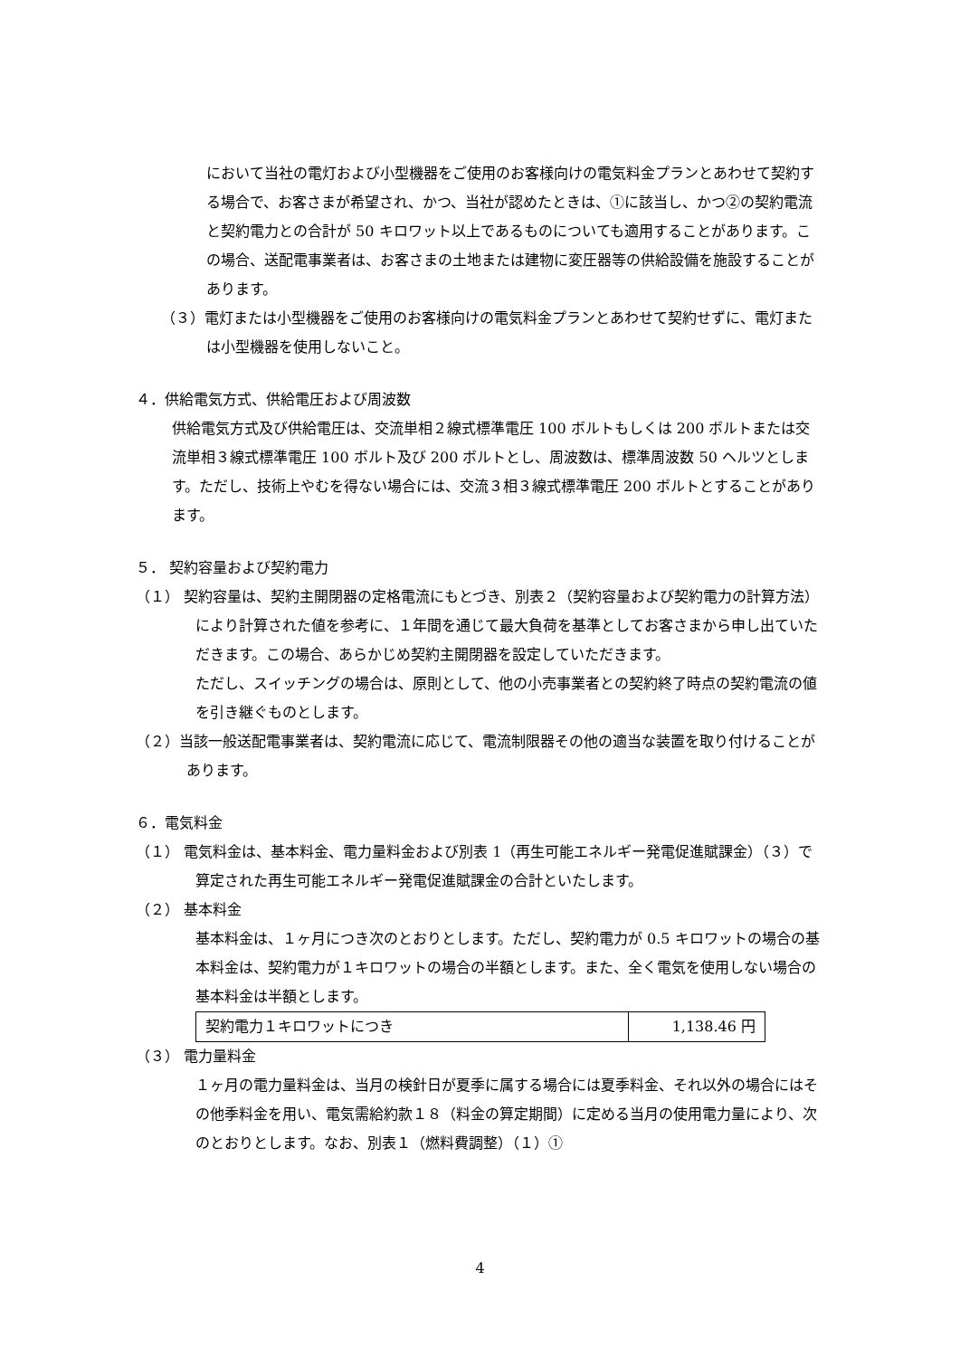において当社の電灯および小型機器をご使用のお客様向けの電気料金プランとあわせて契約する場合で、お客さまが希望され、かつ、当社が認めたときは、①に該当し、かつ②の契約電流と契約電力との合計が 50 キロワット以上であるものについても適用することがあります。この場合、送配電事業者は、お客さまの土地または建物に変圧器等の供給設備を施設することがあります。
（３）電灯または小型機器をご使用のお客様向けの電気料金プランとあわせて契約せずに、電灯または小型機器を使用しないこと。
４．供給電気方式、供給電圧および周波数
供給電気方式及び供給電圧は、交流単相２線式標準電圧 100 ボルトもしくは 200 ボルトまたは交流単相３線式標準電圧 100 ボルト及び 200 ボルトとし、周波数は、標準周波数 50 ヘルツとします。ただし、技術上やむを得ない場合には、交流３相３線式標準電圧 200 ボルトとすることがあります。
５． 契約容量および契約電力
（１） 契約容量は、契約主開閉器の定格電流にもとづき、別表２（契約容量および契約電力の計算方法）により計算された値を参考に、１年間を通じて最大負荷を基準としてお客さまから申し出ていただきます。この場合、あらかじめ契約主開閉器を設定していただきます。
ただし、スイッチングの場合は、原則として、他の小売事業者との契約終了時点の契約電流の値を引き継ぐものとします。
（２）当該一般送配電事業者は、契約電流に応じて、電流制限器その他の適当な装置を取り付けることがあります。
６．電気料金
（１） 電気料金は、基本料金、電力量料金および別表 1（再生可能エネルギー発電促進賦課金）（３）で算定された再生可能エネルギー発電促進賦課金の合計といたします。
（２） 基本料金
基本料金は、１ヶ月につき次のとおりとします。ただし、契約電力が 0.5 キロワットの場合の基本料金は、契約電力が１キロワットの場合の半額とします。また、全く電気を使用しない場合の基本料金は半額とします。
| 契約電力１キロワットにつき | 1,138.46 円 |
（３） 電力量料金
１ヶ月の電力量料金は、当月の検針日が夏季に属する場合には夏季料金、それ以外の場合にはその他季料金を用い、電気需給約款１８（料金の算定期間）に定める当月の使用電力量により、次のとおりとします。なお、別表１（燃料費調整）（１）①
4